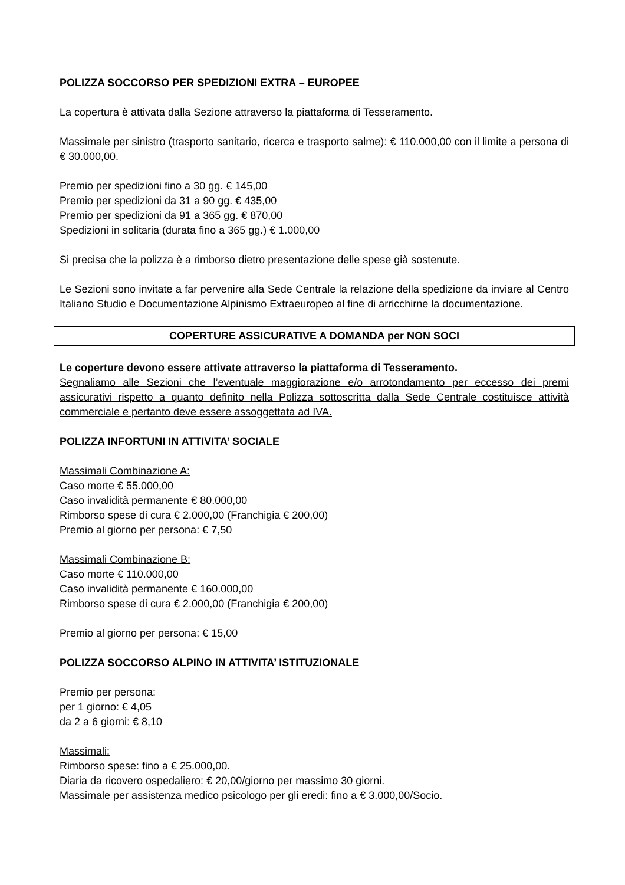POLIZZA SOCCORSO PER SPEDIZIONI EXTRA – EUROPEE
La copertura è attivata dalla Sezione attraverso la piattaforma di Tesseramento.
Massimale per sinistro (trasporto sanitario, ricerca e trasporto salme): € 110.000,00 con il limite a persona di € 30.000,00.
Premio per spedizioni fino a 30 gg. € 145,00
Premio per spedizioni da 31 a 90 gg. € 435,00
Premio per spedizioni da 91 a 365 gg. € 870,00
Spedizioni in solitaria (durata fino a 365 gg.) € 1.000,00
Si precisa che la polizza è a rimborso dietro presentazione delle spese già sostenute.
Le Sezioni sono invitate a far pervenire alla Sede Centrale la relazione della spedizione da inviare al Centro Italiano Studio e Documentazione Alpinismo Extraeuropeo al fine di arricchirne la documentazione.
COPERTURE ASSICURATIVE A DOMANDA per NON SOCI
Le coperture devono essere attivate attraverso la piattaforma di Tesseramento.
Segnaliamo alle Sezioni che l’eventuale maggiorazione e/o arrotondamento per eccesso dei premi assicurativi rispetto a quanto definito nella Polizza sottoscritta dalla Sede Centrale costituisce attività commerciale e pertanto deve essere assoggettata ad IVA.
POLIZZA INFORTUNI IN ATTIVITA’ SOCIALE
Massimali Combinazione A:
Caso morte € 55.000,00
Caso invalidità permanente € 80.000,00
Rimborso spese di cura € 2.000,00 (Franchigia € 200,00)
Premio al giorno per persona: € 7,50
Massimali Combinazione B:
Caso morte € 110.000,00
Caso invalidità permanente € 160.000,00
Rimborso spese di cura € 2.000,00 (Franchigia € 200,00)
Premio al giorno per persona: € 15,00
POLIZZA SOCCORSO ALPINO IN ATTIVITA’ ISTITUZIONALE
Premio per persona:
per 1 giorno: € 4,05
da 2 a 6 giorni: € 8,10
Massimali:
Rimborso spese: fino a € 25.000,00.
Diaria da ricovero ospedaliero: € 20,00/giorno per massimo 30 giorni.
Massimale per assistenza medico psicologo per gli eredi: fino a € 3.000,00/Socio.